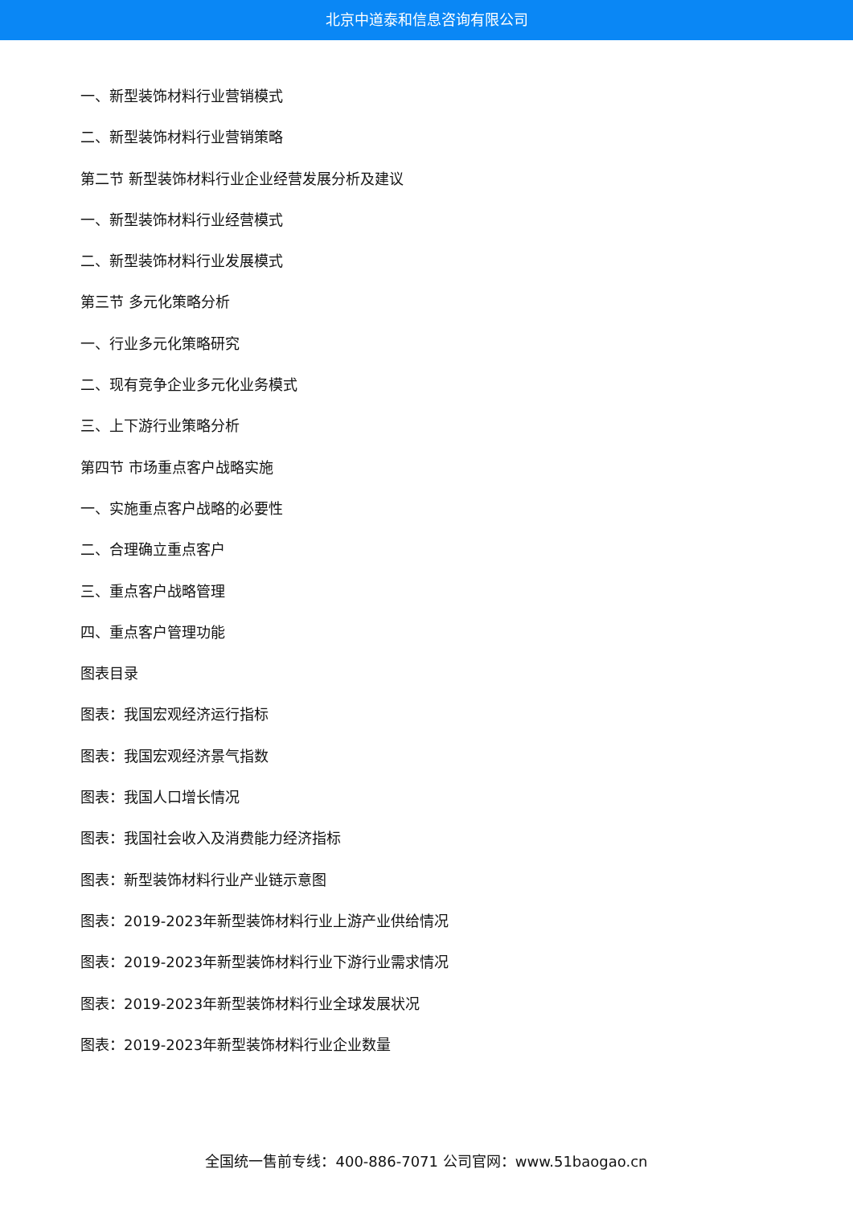北京中道泰和信息咨询有限公司
一、新型装饰材料行业营销模式
二、新型装饰材料行业营销策略
第二节 新型装饰材料行业企业经营发展分析及建议
一、新型装饰材料行业经营模式
二、新型装饰材料行业发展模式
第三节 多元化策略分析
一、行业多元化策略研究
二、现有竞争企业多元化业务模式
三、上下游行业策略分析
第四节 市场重点客户战略实施
一、实施重点客户战略的必要性
二、合理确立重点客户
三、重点客户战略管理
四、重点客户管理功能
图表目录
图表：我国宏观经济运行指标
图表：我国宏观经济景气指数
图表：我国人口增长情况
图表：我国社会收入及消费能力经济指标
图表：新型装饰材料行业产业链示意图
图表：2019-2023年新型装饰材料行业上游产业供给情况
图表：2019-2023年新型装饰材料行业下游行业需求情况
图表：2019-2023年新型装饰材料行业全球发展状况
图表：2019-2023年新型装饰材料行业企业数量
全国统一售前专线：400-886-7071 公司官网：www.51baogao.cn